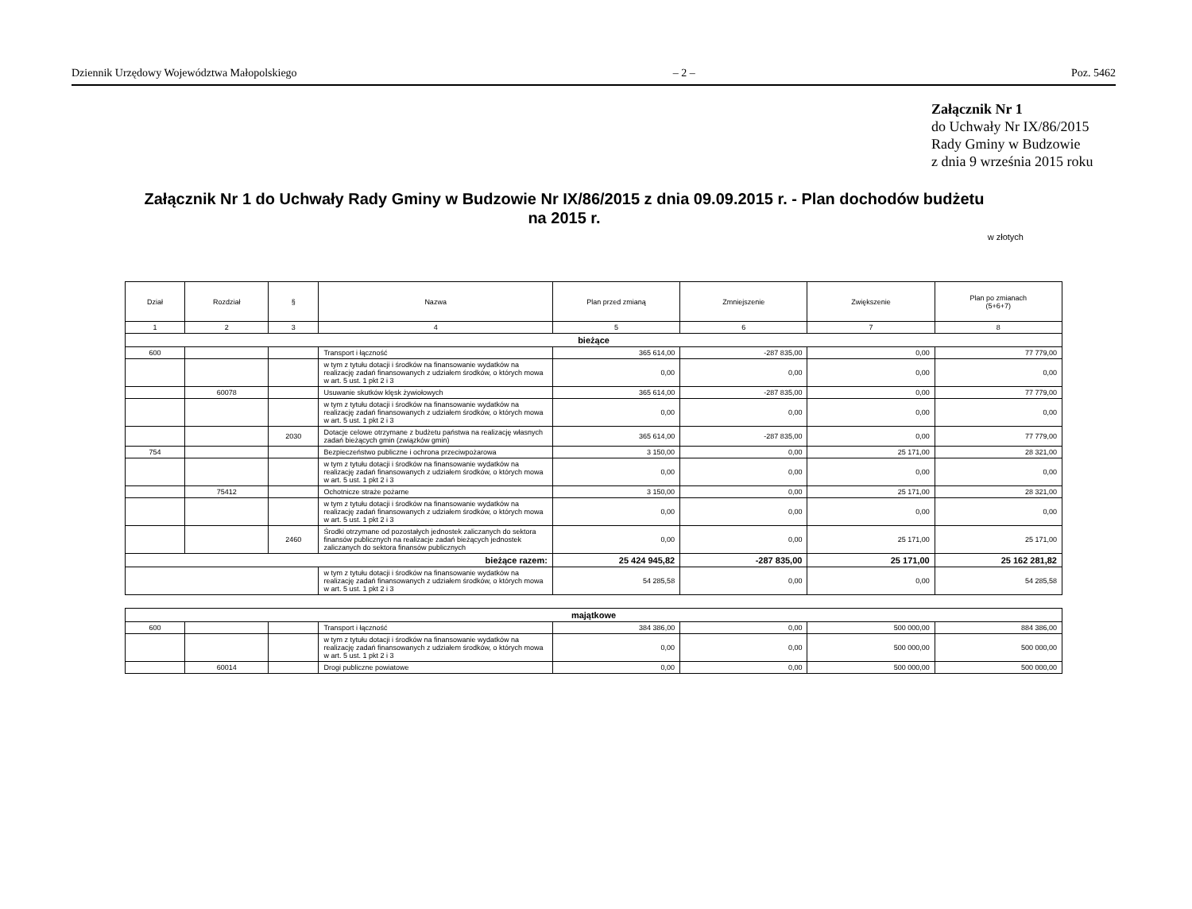Dziennik Urzędowy Województwa Małopolskiego – 2 – Poz. 5462
Załącznik Nr 1
do Uchwały Nr IX/86/2015
Rady Gminy w Budzowie
z dnia 9 września 2015 roku
Załącznik Nr 1 do Uchwały Rady Gminy w Budzowie Nr IX/86/2015 z dnia 09.09.2015 r. - Plan dochodów budżetu
na 2015 r.
w złotych
| Dział | Rozdział | § | Nazwa | Plan przed zmianą | Zmniejszenie | Zwiększenie | Plan po zmianach (5+6+7) |
| --- | --- | --- | --- | --- | --- | --- | --- |
| 1 | 2 | 3 | 4 | 5 | 6 | 7 | 8 |
| bieżące | | | | | | | |
| 600 | | | Transport i łączność | 365 614,00 | -287 835,00 | 0,00 | 77 779,00 |
| | | | w tym z tytułu dotacji i środków na finansowanie wydatków na realizację zadań finansowanych z udziałem środków, o których mowa w art. 5 ust. 1 pkt 2 i 3 | 0,00 | 0,00 | 0,00 | 0,00 |
| | 60078 | | Usuwanie skutków klęsk żywiołowych | 365 614,00 | -287 835,00 | 0,00 | 77 779,00 |
| | | | w tym z tytułu dotacji i środków na finansowanie wydatków na realizację zadań finansowanych z udziałem środków, o których mowa w art. 5 ust. 1 pkt 2 i 3 | 0,00 | 0,00 | 0,00 | 0,00 |
| | | 2030 | Dotacje celowe otrzymane z budżetu państwa na realizację własnych zadań bieżących gmin (związków gmin) | 365 614,00 | -287 835,00 | 0,00 | 77 779,00 |
| 754 | | | Bezpieczeństwo publiczne i ochrona przeciwpożarowa | 3 150,00 | 0,00 | 25 171,00 | 28 321,00 |
| | | | w tym z tytułu dotacji i środków na finansowanie wydatków na realizację zadań finansowanych z udziałem środków, o których mowa w art. 5 ust. 1 pkt 2 i 3 | 0,00 | 0,00 | 0,00 | 0,00 |
| | 75412 | | Ochotnicze straże pożarne | 3 150,00 | 0,00 | 25 171,00 | 28 321,00 |
| | | | w tym z tytułu dotacji i środków na finansowanie wydatków na realizację zadań finansowanych z udziałem środków, o których mowa w art. 5 ust. 1 pkt 2 i 3 | 0,00 | 0,00 | 0,00 | 0,00 |
| | | 2460 | Środki otrzymane od pozostałych jednostek zaliczanych do sektora finansów publicznych na realizacje zadań bieżących jednostek zaliczanych do sektora finansów publicznych | 0,00 | 0,00 | 25 171,00 | 25 171,00 |
| bieżące razem: | | | | 25 424 945,82 | -287 835,00 | 25 171,00 | 25 162 281,82 |
| | | | w tym z tytułu dotacji i środków na finansowanie wydatków na realizację zadań finansowanych z udziałem środków, o których mowa w art. 5 ust. 1 pkt 2 i 3 | 54 285,58 | 0,00 | 0,00 | 54 285,58 |
| majątkowe | | | | | | | |
| 600 | | | Transport i łączność | 384 386,00 | 0,00 | 500 000,00 | 884 386,00 |
| | | | w tym z tytułu dotacji i środków na finansowanie wydatków na realizację zadań finansowanych z udziałem środków, o których mowa w art. 5 ust. 1 pkt 2 i 3 | 0,00 | 0,00 | 500 000,00 | 500 000,00 |
| | 60014 | | Drogi publiczne powiatowe | 0,00 | 0,00 | 500 000,00 | 500 000,00 |